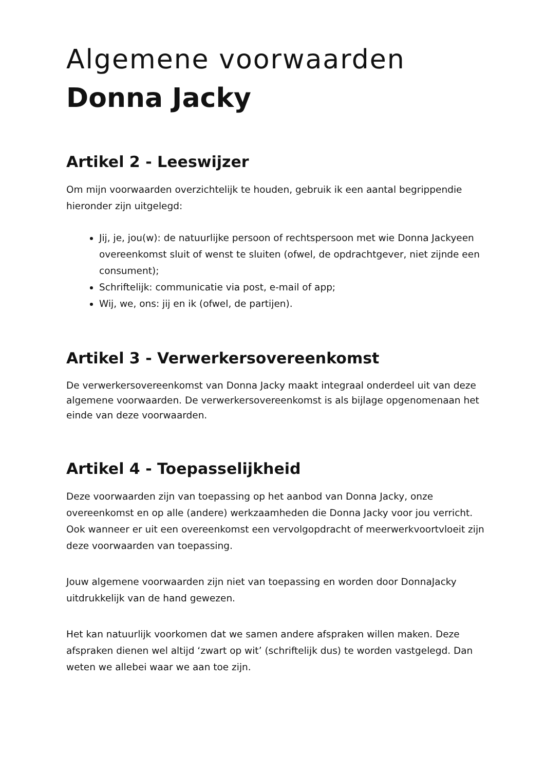Algemene voorwaarden
Donna Jacky
Artikel 2 - Leeswijzer
Om mijn voorwaarden overzichtelijk te houden, gebruik ik een aantal begrippendie hieronder zijn uitgelegd:
Jij, je, jou(w): de natuurlijke persoon of rechtspersoon met wie Donna Jackyeen overeenkomst sluit of wenst te sluiten (ofwel, de opdrachtgever, niet zijnde een consument);
Schriftelijk: communicatie via post, e-mail of app;
Wij, we, ons: jij en ik (ofwel, de partijen).
Artikel 3 - Verwerkersovereenkomst
De verwerkersovereenkomst van Donna Jacky maakt integraal onderdeel uit van deze algemene voorwaarden. De verwerkersovereenkomst is als bijlage opgenomenaan het einde van deze voorwaarden.
Artikel 4 - Toepasselijkheid
Deze voorwaarden zijn van toepassing op het aanbod van Donna Jacky, onze overeenkomst en op alle (andere) werkzaamheden die Donna Jacky voor jou verricht. Ook wanneer er uit een overeenkomst een vervolgopdracht of meerwerkvoortvloeit zijn deze voorwaarden van toepassing.
Jouw algemene voorwaarden zijn niet van toepassing en worden door DonnaJacky uitdrukkelijk van de hand gewezen.
Het kan natuurlijk voorkomen dat we samen andere afspraken willen maken. Deze afspraken dienen wel altijd ‘zwart op wit’ (schriftelijk dus) te worden vastgelegd. Dan weten we allebei waar we aan toe zijn.